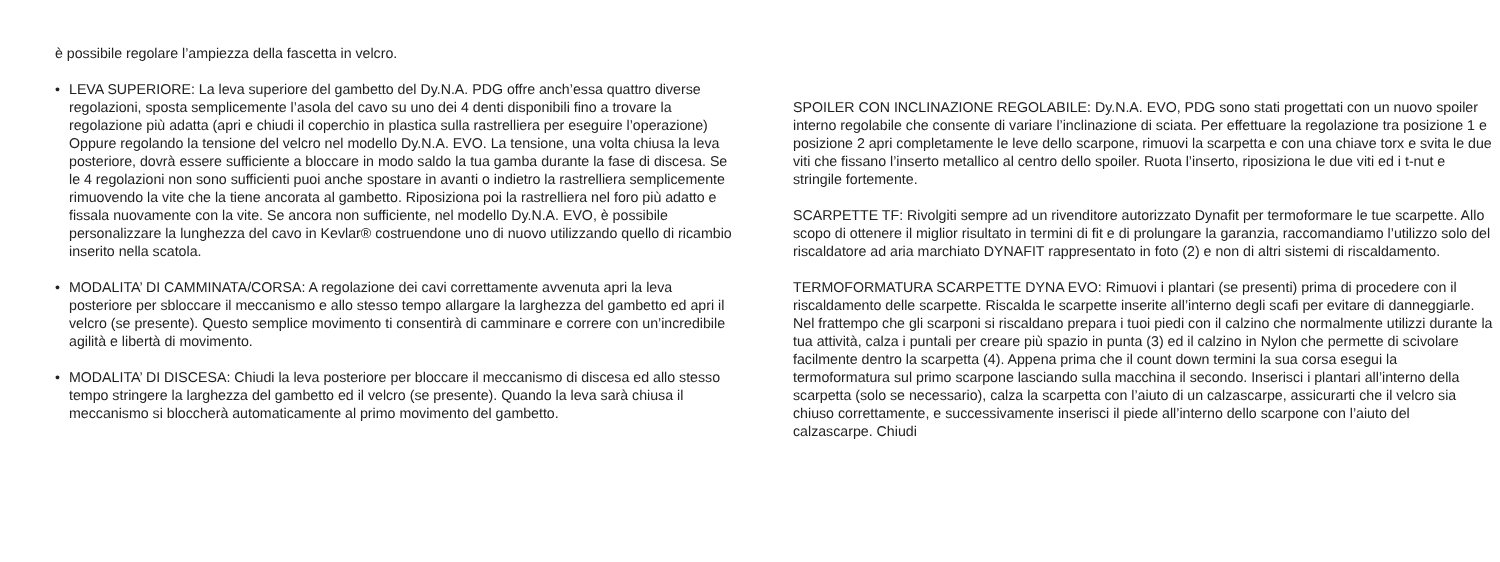è possibile regolare l’ampiezza della fascetta in velcro.
• LEVA SUPERIORE: La leva superiore del gambetto del Dy.N.A. PDG offre anch’essa quattro diverse regolazioni, sposta semplicemente l’asola del cavo su uno dei 4 denti disponibili fino a trovare la regolazione più adatta (apri e chiudi il coperchio in plastica sulla rastrelliera per eseguire l’operazione) Oppure regolando la tensione del velcro nel modello Dy.N.A. EVO. La tensione, una volta chiusa la leva posteriore, dovrà essere sufficiente a bloccare in modo saldo la tua gamba durante la fase di discesa. Se le 4 regolazioni non sono sufficienti puoi anche spostare in avanti o indietro la rastrelliera semplicemente rimuovendo la vite che la tiene ancorata al gambetto. Riposiziona poi la rastrelliera nel foro più adatto e fissala nuovamente con la vite. Se ancora non sufficiente, nel modello Dy.N.A. EVO, è possibile personalizzare la lunghezza del cavo in Kevlar® costruendone uno di nuovo utilizzando quello di ricambio inserito nella scatola.
• MODALITA’ DI CAMMINATA/CORSA: A regolazione dei cavi correttamente avvenuta apri la leva posteriore per sbloccare il meccanismo e allo stesso tempo allargare la larghezza del gambetto ed apri il velcro (se presente). Questo semplice movimento ti consentirà di camminare e correre con un’incredibile agilità e libertà di movimento.
• MODALITA’ DI DISCESA: Chiudi la leva posteriore per bloccare il meccanismo di discesa ed allo stesso tempo stringere la larghezza del gambetto ed il velcro (se presente). Quando la leva sarà chiusa il meccanismo si bloccherà automaticamente al primo movimento del gambetto.
SPOILER CON INCLINAZIONE REGOLABILE: Dy.N.A. EVO, PDG sono stati progettati con un nuovo spoiler interno regolabile che consente di variare l’inclinazione di sciata. Per effettuare la regolazione tra posizione 1 e posizione 2 apri completamente le leve dello scarpone, rimuovi la scarpetta e con una chiave torx e svita le due viti che fissano l’inserto metallico al centro dello spoiler. Ruota l’inserto, riposiziona le due viti ed i t-nut e stringile fortemente.
SCARPETTE TF: Rivolgiti sempre ad un rivenditore autorizzato Dynafit per termoformare le tue scarpette. Allo scopo di ottenere il miglior risultato in termini di fit e di prolungare la garanzia, raccomandiamo l’utilizzo solo del riscaldatore ad aria marchiato DYNAFIT rappresentato in foto (2) e non di altri sistemi di riscaldamento.
TERMOFORMATURA SCARPETTE DYNA EVO: Rimuovi i plantari (se presenti) prima di procedere con il riscaldamento delle scarpette. Riscalda le scarpette inserite all’interno degli scafi per evitare di danneggiarle. Nel frattempo che gli scarponi si riscaldano prepara i tuoi piedi con il calzino che normalmente utilizzi durante la tua attività, calza i puntali per creare più spazio in punta (3) ed il calzino in Nylon che permette di scivolare facilmente dentro la scarpetta (4). Appena prima che il count down termini la sua corsa esegui la termoformatura sul primo scarpone lasciando sulla macchina il secondo. Inserisci i plantari all’interno della scarpetta (solo se necessario), calza la scarpetta con l’aiuto di un calzascarpe, assicurarti che il velcro sia chiuso correttamente, e successivamente inserisci il piede all’interno dello scarpone con l’aiuto del calzascarpe. Chiudi